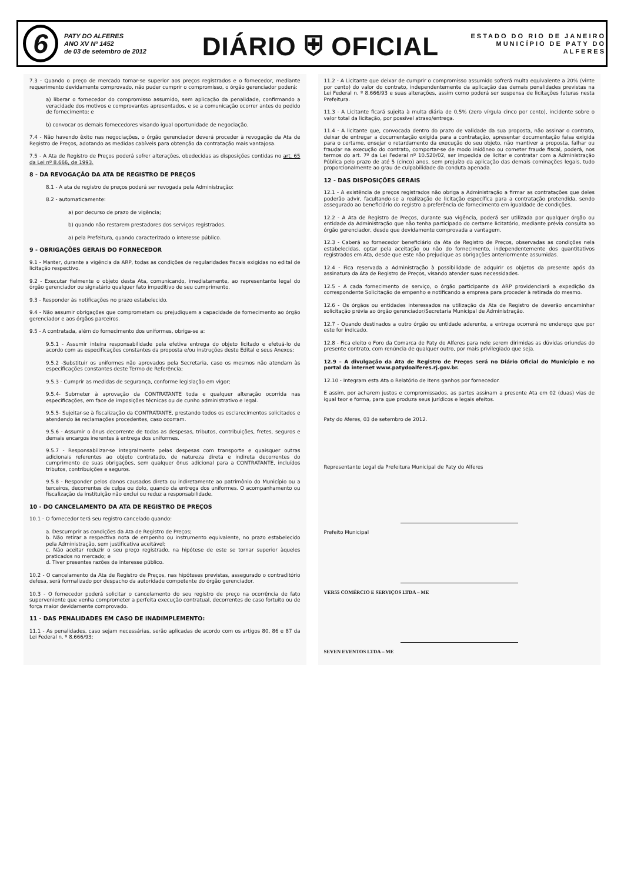6
PATY DO ALFERES
ANO XV Nº 1452
de 03 de setembro de 2012
DIÁRIO ⛨ OFICIAL
ESTADO DO RIO DE JANEIRO
MUNICÍPIO DE PATY DO ALFERES
7.3 - Quando o preço de mercado tornar-se superior aos preços registrados e o fornecedor, mediante requerimento devidamente comprovado, não puder cumprir o compromisso, o órgão gerenciador poderá:
a) liberar o fornecedor do compromisso assumido, sem aplicação da penalidade, confirmando a veracidade dos motivos e comprovantes apresentados, e se a comunicação ocorrer antes do pedido de fornecimento; e
b) convocar os demais fornecedores visando igual oportunidade de negociação.
7.4 - Não havendo êxito nas negociações, o órgão gerenciador deverá proceder à revogação da Ata de Registro de Preços, adotando as medidas cabíveis para obtenção da contratação mais vantajosa.
7.5 - A Ata de Registro de Preços poderá sofrer alterações, obedecidas as disposições contidas no art. 65 da Lei nº 8.666, de 1993.
8 - DA REVOGAÇÃO DA ATA DE REGISTRO DE PREÇOS
8.1 - A ata de registro de preços poderá ser revogada pela Administração:
8.2 - automaticamente:
a) por decurso de prazo de vigência;
b) quando não restarem prestadores dos serviços registrados.
a) pela Prefeitura, quando caracterizado o interesse público.
9 - OBRIGAÇÕES GERAIS DO FORNECEDOR
9.1 - Manter, durante a vigência da ARP, todas as condições de regularidades fiscais exigidas no edital de licitação respectivo.
9.2 - Executar fielmente o objeto desta Ata, comunicando, imediatamente, ao representante legal do órgão gerenciador ou signatário qualquer fato impeditivo de seu cumprimento.
9.3 - Responder às notificações no prazo estabelecido.
9.4 - Não assumir obrigações que comprometam ou prejudiquem a capacidade de fornecimento ao órgão gerenciador e aos órgãos parceiros.
9.5 - A contratada, além do fornecimento dos uniformes, obriga-se a:
9.5.1 - Assumir inteira responsabilidade pela efetiva entrega do objeto licitado e efetuá-lo de acordo com as especificações constantes da proposta e/ou instruções deste Edital e seus Anexos;
9.5.2 -Substituir os uniformes não aprovados pela Secretaria, caso os mesmos não atendam às especificações constantes deste Termo de Referência;
9.5.3 - Cumprir as medidas de segurança, conforme legislação em vigor;
9.5.4- Submeter à aprovação da CONTRATANTE toda e qualquer alteração ocorrida nas especificações, em face de imposições técnicas ou de cunho administrativo e legal.
9.5.5- Sujeitar-se à fiscalização da CONTRATANTE, prestando todos os esclarecimentos solicitados e atendendo às reclamações procedentes, caso ocorram.
9.5.6 - Assumir o ônus decorrente de todas as despesas, tributos, contribuições, fretes, seguros e demais encargos inerentes à entrega dos uniformes.
9.5.7 - Responsabilizar-se integralmente pelas despesas com transporte e quaisquer outras adicionais referentes ao objeto contratado, de natureza direta e indireta decorrentes do cumprimento de suas obrigações, sem qualquer ônus adicional para a CONTRATANTE, incluídos tributos, contribuições e seguros.
9.5.8 - Responder pelos danos causados direta ou indiretamente ao patrimônio do Município ou a terceiros, decorrentes de culpa ou dolo, quando da entrega dos uniformes. O acompanhamento ou fiscalização da instituição não exclui ou reduz a responsabilidade.
10 - DO CANCELAMENTO DA ATA DE REGISTRO DE PREÇOS
10.1 - O fornecedor terá seu registro cancelado quando:
a. Descumprir as condições da Ata de Registro de Preços;
b. Não retirar a respectiva nota de empenho ou instrumento equivalente, no prazo estabelecido pela Administração, sem justificativa aceitável;
c. Não aceitar reduzir o seu preço registrado, na hipótese de este se tornar superior àqueles praticados no mercado; e
d. Tiver presentes razões de interesse público.
10.2 - O cancelamento da Ata de Registro de Preços, nas hipóteses previstas, assegurado o contraditório defesa, será formalizado por despacho da autoridade competente do órgão gerenciador.
10.3 - O fornecedor poderá solicitar o cancelamento do seu registro de preço na ocorrência de fato superveniente que venha comprometer a perfeita execução contratual, decorrentes de caso fortuito ou de força maior devidamente comprovado.
11 - DAS PENALIDADES EM CASO DE INADIMPLEMENTO:
11.1 - As penalidades, caso sejam necessárias, serão aplicadas de acordo com os artigos 80, 86 e 87 da Lei Federal n. º 8.666/93;
11.2 - A Licitante que deixar de cumprir o compromisso assumido sofrerá multa equivalente a 20% (vinte por cento) do valor do contrato, independentemente da aplicação das demais penalidades previstas na Lei Federal n. º 8.666/93 e suas alterações, assim como poderá ser suspensa de licitações futuras nesta Prefeitura.
11.3 - A Licitante ficará sujeita à multa diária de 0,5% (zero vírgula cinco por cento), incidente sobre o valor total da licitação, por possível atraso/entrega.
11.4 - A licitante que, convocada dentro do prazo de validade da sua proposta, não assinar o contrato, deixar de entregar a documentação exigida para a contratação, apresentar documentação falsa exigida para o certame, ensejar o retardamento da execução do seu objeto, não mantiver a proposta, falhar ou fraudar na execução do contrato, comportar-se de modo inidôneo ou cometer fraude fiscal, poderá, nos termos do art. 7º da Lei Federal nº 10.520/02, ser impedida de licitar e contratar com a Administração Pública pelo prazo de até 5 (cinco) anos, sem prejuízo da aplicação das demais cominações legais, tudo proporcionalmente ao grau de culpabilidade da conduta apenada.
12 - DAS DISPOSIÇÕES GERAIS
12.1 - A existência de preços registrados não obriga a Administração a firmar as contratações que deles poderão advir, facultando-se a realização de licitação específica para a contratação pretendida, sendo assegurado ao beneficiário do registro a preferência de fornecimento em igualdade de condições.
12.2 - A Ata de Registro de Preços, durante sua vigência, poderá ser utilizada por qualquer órgão ou entidade da Administração que não tenha participado do certame licitatório, mediante prévia consulta ao órgão gerenciador, desde que devidamente comprovada a vantagem.
12.3 - Caberá ao fornecedor beneficiário da Ata de Registro de Preços, observadas as condições nela estabelecidas, optar pela aceitação ou não do fornecimento, independentemente dos quantitativos registrados em Ata, desde que este não prejudique as obrigações anteriormente assumidas.
12.4 - Fica reservada a Administração à possibilidade de adquirir os objetos da presente após da assinatura da Ata de Registro de Preços, visando atender suas necessidades.
12.5 - A cada fornecimento de serviço, o órgão participante da ARP providenciará a expedição da correspondente Solicitação de empenho e notificando a empresa para proceder à retirada do mesmo.
12.6 - Os órgãos ou entidades interessados na utilização da Ata de Registro de deverão encaminhar solicitação prévia ao órgão gerenciador/Secretaria Municipal de Administração.
12.7 - Quando destinados a outro órgão ou entidade aderente, a entrega ocorrerá no endereço que por este for indicado.
12.8 - Fica eleito o Foro da Comarca de Paty do Alferes para nele serem dirimidas as dúvidas oriundas do presente contrato, com renúncia de qualquer outro, por mais privilegiado que seja.
12.9 – A divulgação da Ata de Registro de Preços será no Diário Oficial do Município e no portal da internet www.patydoalferes.rj.gov.br.
12.10 - Integram esta Ata o Relatório de Itens ganhos por fornecedor.
E assim, por acharem justos e compromissados, as partes assinam a presente Ata em 02 (duas) vias de igual teor e forma, para que produza seus jurídicos e legais efeitos.
Paty do Aferes, 03 de setembro de 2012.
Representante Legal da Prefeitura Municipal de Paty do Alferes
Prefeito Municipal
VER55 COMÉRCIO E SERVIÇOS LTDA – ME
SEVEN EVENTOS LTDA – ME